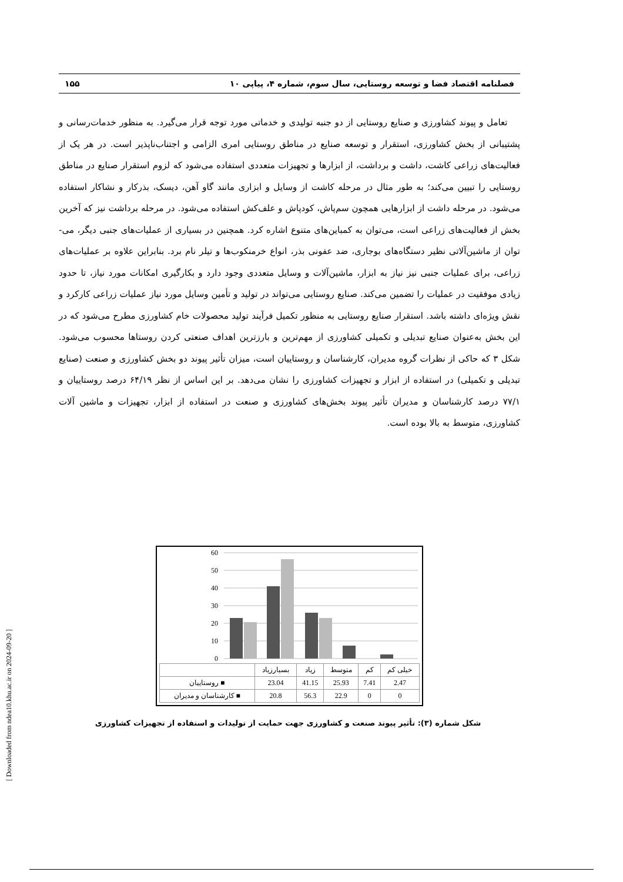فصلنامه اقتصاد فضا و توسعه روستایی، سال سوم، شماره ۴، پیاپی ۱۰ ۱۵۵
تعامل و پیوند کشاورزی و صنایع روستایی از دو جنبه تولیدی و خدماتی مورد توجه قرار می‌گیرد. به منظور خدمات‌رسانی و پشتیبانی از بخش کشاورزی، استقرار و توسعه صنایع در مناطق روستایی امری الزامی و اجتناب‌ناپذیر است. در هر یک از فعالیت‌های زراعی کاشت، داشت و برداشت، از ابزارها و تجهیزات متعددی استفاده می‌شود که لزوم استقرار صنایع در مناطق روستایی را تبیین می‌کند؛ به طور مثال در مرحله کاشت از وسایل و ابزاری مانند گاو آهن، دیسک، بذرکار و نشاکار استفاده می‌شود. در مرحله داشت از ابزارهایی همچون سم‌پاش، کودپاش و علف‌کش استفاده می‌شود. در مرحله برداشت نیز که آخرین بخش از فعالیت‌های زراعی است، می‌توان به کمباین‌های متنوع اشاره کرد. همچنین در بسیاری از عملیات‌های جنبی دیگر، می‌-توان از ماشین‌آلاتی نظیر دستگاه‌های بوجاری، ضد عفونی بذر، انواع خرمنکوب‌ها و تیلر نام برد. بنابراین علاوه بر عملیات‌های زراعی، برای عملیات جنبی نیز نیاز به ابزار، ماشین‌آلات و وسایل متعددی وجود دارد و بکارگیری امکانات مورد نیاز، تا حدود زیادی موفقیت در عملیات را تضمین می‌کند. صنایع روستایی می‌تواند در تولید و تأمین وسایل مورد نیاز عملیات زراعی کارکرد و نقش ویژه‌ای داشته باشد. استقرار صنایع روستایی به منظور تکمیل فرآیند تولید محصولات خام کشاورزی مطرح می‌شود که در این بخش به‌عنوان صنایع تبدیلی و تکمیلی کشاورزی از مهم‌ترین و بارزترین اهداف صنعتی کردن روستاها محسوب می‌شود. شکل ۳ که حاکی از نظرات گروه مدیران، کارشناسان و روستاییان است، میزان تأثیر پیوند دو بخش کشاورزی و صنعت (صنایع تبدیلی و تکمیلی) در استفاده از ابزار و تجهیزات کشاورزی را نشان می‌دهد. بر این اساس از نظر ۶۴/۱۹ درصد روستاییان و ۷۷/۱ درصد کارشناسان و مدیران تأثیر پیوند بخش‌های کشاورزی و صنعت در استفاده از ابزار، تجهیزات و ماشین آلات کشاورزی، متوسط به بالا بوده است.
60
50
40
30
20
10
0
| | بسیارزیاد | زیاد | متوسط | کم | خیلی کم |
| روستاییان ■ | 23.04 | 41.15 | 25.93 | 7.41 | 2.47 |
| کارشناسان و مدیران ■ | 20.8 | 56.3 | 22.9 | 0 | 0 |
شکل شماره (۳): تأثیر پیوند صنعت و کشاورزی جهت حمایت از تولیدات و استفاده از تجهیزات کشاورزی
[ Downloaded from ndea10.khu.ac.ir on 2024-09-20 ]